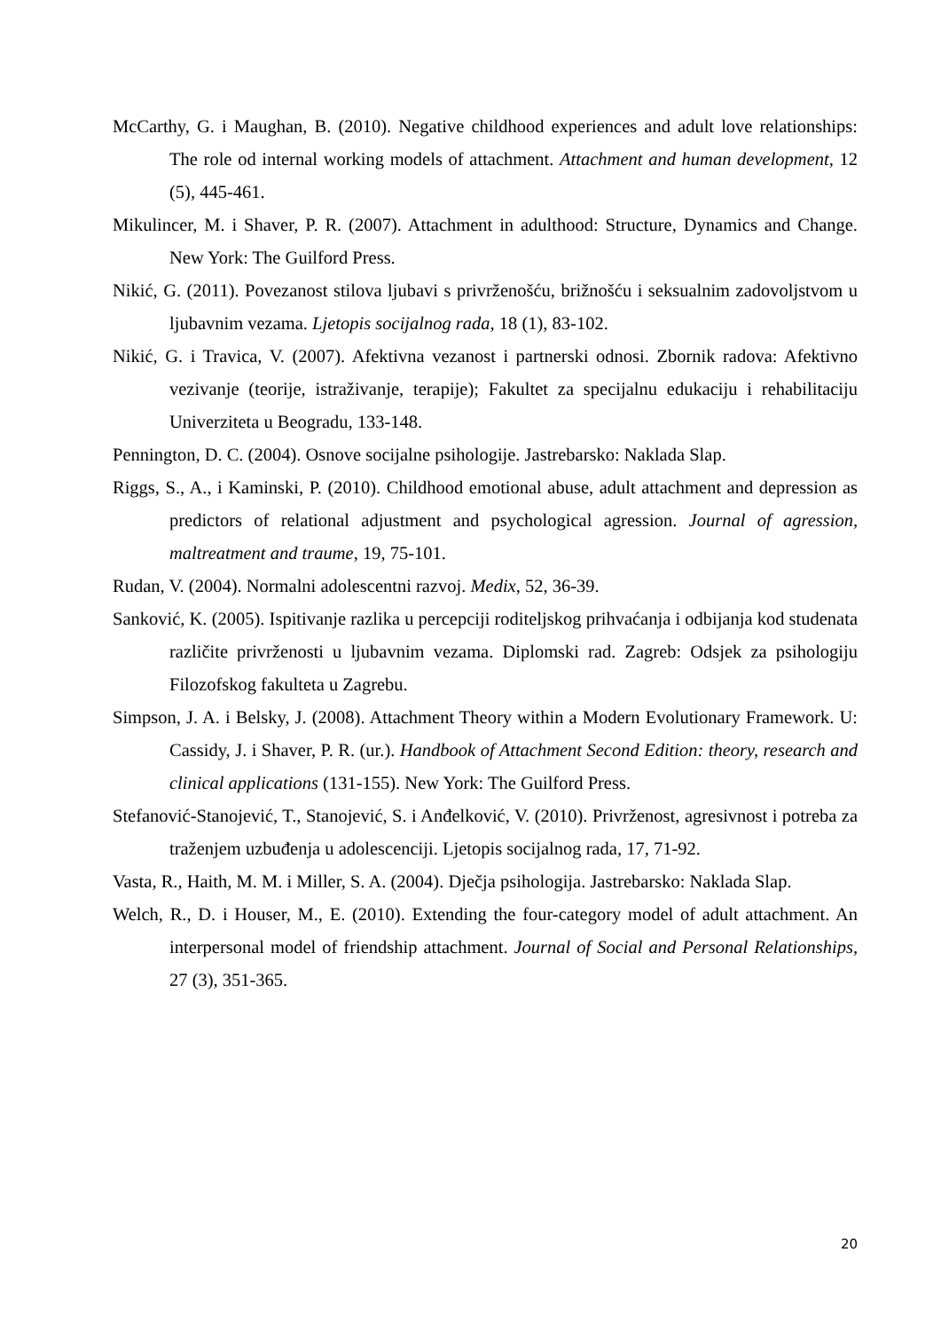McCarthy, G. i Maughan, B. (2010). Negative childhood experiences and adult love relationships: The role od internal working models of attachment. Attachment and human development, 12 (5), 445-461.
Mikulincer, M. i Shaver, P. R. (2007). Attachment in adulthood: Structure, Dynamics and Change. New York: The Guilford Press.
Nikić, G. (2011). Povezanost stilova ljubavi s privrženošću, brižnošću i seksualnim zadovoljstvom u ljubavnim vezama. Ljetopis socijalnog rada, 18 (1), 83-102.
Nikić, G. i Travica, V. (2007). Afektivna vezanost i partnerski odnosi. Zbornik radova: Afektivno vezivanje (teorije, istraživanje, terapije); Fakultet za specijalnu edukaciju i rehabilitaciju Univerziteta u Beogradu, 133-148.
Pennington, D. C. (2004). Osnove socijalne psihologije. Jastrebarsko: Naklada Slap.
Riggs, S., A., i Kaminski, P. (2010). Childhood emotional abuse, adult attachment and depression as predictors of relational adjustment and psychological agression. Journal of agression, maltreatment and traume, 19, 75-101.
Rudan, V. (2004). Normalni adolescentni razvoj. Medix, 52, 36-39.
Sanković, K. (2005). Ispitivanje razlika u percepciji roditeljskog prihvaćanja i odbijanja kod studenata različite privrženosti u ljubavnim vezama. Diplomski rad. Zagreb: Odsjek za psihologiju Filozofskog fakulteta u Zagrebu.
Simpson, J. A. i Belsky, J. (2008). Attachment Theory within a Modern Evolutionary Framework. U: Cassidy, J. i Shaver, P. R. (ur.). Handbook of Attachment Second Edition: theory, research and clinical applications (131-155). New York: The Guilford Press.
Stefanović-Stanojević, T., Stanojević, S. i Anđelković, V. (2010). Privrženost, agresivnost i potreba za traženjem uzbuđenja u adolescenciji. Ljetopis socijalnog rada, 17, 71-92.
Vasta, R., Haith, M. M. i Miller, S. A. (2004). Dječja psihologija. Jastrebarsko: Naklada Slap.
Welch, R., D. i Houser, M., E. (2010). Extending the four-category model of adult attachment. An interpersonal model of friendship attachment. Journal of Social and Personal Relationships, 27 (3), 351-365.
20